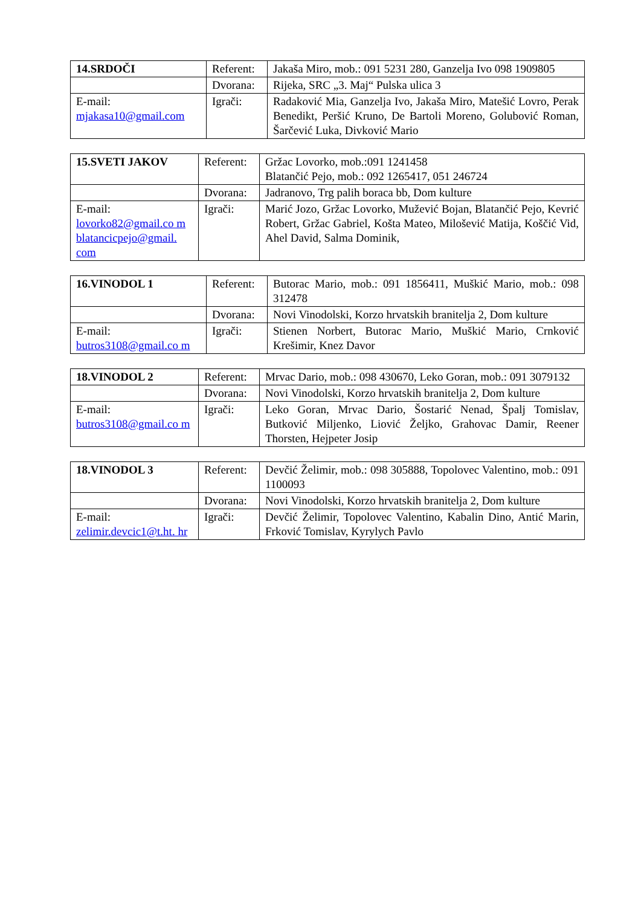| 14.SRDOČI | Referent: | Jakaša Miro, mob.: 091 5231 280, Ganzelja Ivo 098 1909805 |
| | Dvorana: | Rijeka, SRC „3. Maj“ Pulska ulica 3 |
| E-mail: mjakasa10@gmail.com | Igrači: | Radaković Mia, Ganzelja Ivo, Jakaša Miro, Matešić Lovro, Perak Benedikt, Peršić Kruno, De Bartoli Moreno, Golubović Roman, Šarčević Luka, Divković Mario |
| 15.SVETI JAKOV | Referent: | Gržac Lovorko, mob.:091 1241458 Blatančić Pejo, mob.: 092 1265417, 051 246724 |
| | Dvorana: | Jadranovo, Trg palih boraca bb, Dom kulture |
| E-mail: lovorko82@gmail.co m blatancicpejo@gmail. com | Igrači: | Marić Jozo, Gržac Lovorko, Mužević Bojan, Blatančić Pejo, Kevrić Robert, Gržac Gabriel, Košta Mateo, Milošević Matija, Koščić Vid, Ahel David, Salma Dominik, |
| 16.VINODOL 1 | Referent: | Butorac Mario, mob.: 091 1856411, Muškić Mario, mob.: 098 312478 |
| | Dvorana: | Novi Vinodolski, Korzo hrvatskih branitelja 2, Dom kulture |
| E-mail: butros3108@gmail.co m | Igrači: | Stienen Norbert, Butorac Mario, Muškić Mario, Crnković Krešimir, Knez Davor |
| 18.VINODOL 2 | Referent: | Mrvac Dario, mob.: 098 430670, Leko Goran, mob.: 091 3079132 |
| | Dvorana: | Novi Vinodolski, Korzo hrvatskih branitelja 2, Dom kulture |
| E-mail: butros3108@gmail.co m | Igrači: | Leko Goran, Mrvac Dario, Šostarić Nenad, Špalj Tomislav, Butković Miljenko, Liović Željko, Grahovac Damir, Reener Thorsten, Hejpeter Josip |
| 18.VINODOL 3 | Referent: | Devčić Želimir, mob.: 098 305888, Topolovec Valentino, mob.: 091 1100093 |
| | Dvorana: | Novi Vinodolski, Korzo hrvatskih branitelja 2, Dom kulture |
| E-mail: zelimir.devcic1@t.ht. hr | Igrači: | Devčić Želimir, Topolovec Valentino, Kabalin Dino, Antić Marin, Frković Tomislav, Kyrylych Pavlo |